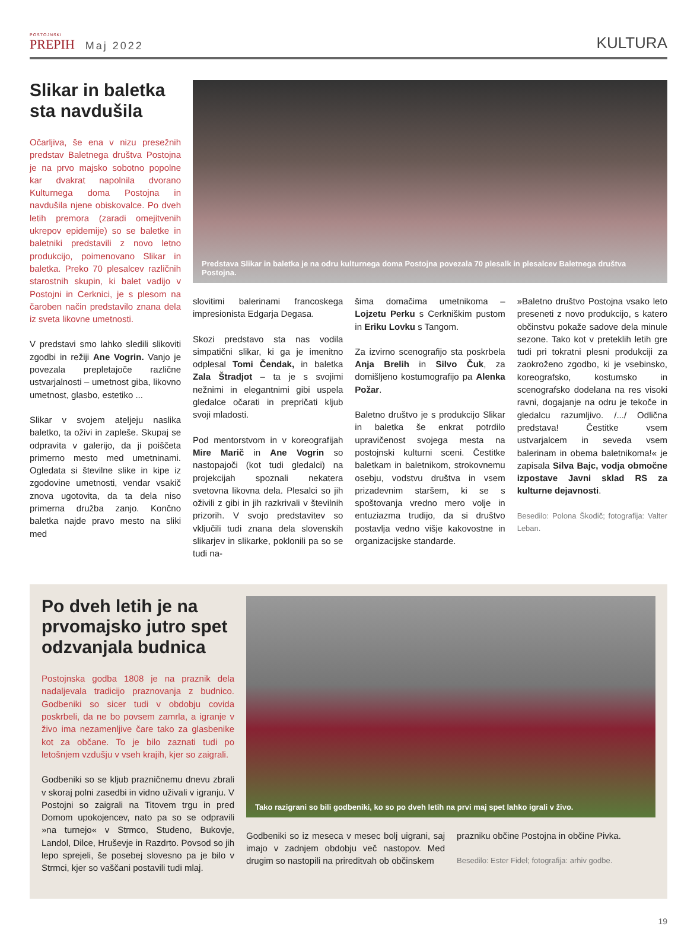POSTOJNSKI
PREPIH
Maj 2022
KULTURA
Slikar in baletka sta navdušila
Očarljiva, še ena v nizu presežnih predstav Baletnega društva Postojna je na prvo majsko sobotno popolne kar dvakrat napolnila dvorano Kulturnega doma Postojna in navdušila njene obiskovalce. Po dveh letih premora (zaradi omejitvenih ukrepov epidemije) so se baletke in baletniki predstavili z novo letno produkcijo, poimenovano Slikar in baletka. Preko 70 plesalcev različnih starostnih skupin, ki balet vadijo v Postojni in Cerknici, je s plesom na čaroben način predstavilo znana dela iz sveta likovne umetnosti.
V predstavi smo lahko sledili slikoviti zgodbi in režiji Ane Vogrin. Vanjo je povezala prepletajoče različne ustvarjalnosti – umetnost giba, likovno umetnost, glasbo, estetiko ...
Slikar v svojem ateljeju naslika baletko, ta oživi in zapleše. Skupaj se odpravita v galerijo, da ji poiščeta primerno mesto med umetninami. Ogledata si številne slike in kipe iz zgodovine umetnosti, vendar vsakič znova ugotovita, da ta dela niso primerna družba zanjo. Končno baletka najde pravo mesto na sliki med
Predstava Slikar in baletka je na odru kulturnega doma Postojna povezala 70 plesalk in plesalcev Baletnega društva Postojna.
slovitimi balerinami francoskega impresionista Edgarja Degasa.
Skozi predstavo sta nas vodila simpatični slikar, ki ga je imenitno odplesal Tomi Čendak, in baletka Zala Štradjot – ta je s svojimi nežnimi in elegantnimi gibi uspela gledalce očarati in prepričati kljub svoji mladosti.
Pod mentorstvom in v koreografijah Mire Marič in Ane Vogrin so nastopajoči (kot tudi gledalci) na projekcijah spoznali nekatera svetovna likovna dela. Plesalci so jih oživili z gibi in jih razkrivali v številnih prizorih. V svojo predstavitev so vključili tudi znana dela slovenskih slikarjev in slikarke, poklonili pa so se tudi na-
šima domačima umetnikoma – Lojzetu Perku s Cerkniškim pustom in Eriku Lovku s Tangom.
Za izvirno scenografijo sta poskrbela Anja Brelih in Silvo Čuk, za domišljeno kostumografijo pa Alenka Požar.
Baletno društvo je s produkcijo Slikar in baletka še enkrat potrdilo upravičenost svojega mesta na postojnski kulturni sceni. Čestitke baletkam in baletnikom, strokovnemu osebju, vodstvu društva in vsem prizadevnim staršem, ki se s spoštovanja vredno mero volje in entuziazma trudijo, da si društvo postavlja vedno višje kakovostne in organizacijske standarde.
»Baletno društvo Postojna vsako leto preseneti z novo produkcijo, s katero občinstvu pokaže sadove dela minule sezone. Tako kot v preteklih letih gre tudi pri tokratni plesni produkciji za zaokroženo zgodbo, ki je vsebinsko, koreografsko, kostumsko in scenografsko dodelana na res visoki ravni, dogajanje na odru je tekoče in gledalcu razumljivo. /.../ Odlična predstava! Čestitke vsem ustvarjalcem in seveda vsem balerinam in obema baletnikoma!« je zapisala Silva Bajc, vodja območne izpostave Javni sklad RS za kulturne dejavnosti.
Besedilo: Polona Škodič; fotografija: Valter Leban.
Po dveh letih je na prvomajsko jutro spet odzvanjala budnica
Postojnska godba 1808 je na praznik dela nadaljevala tradicijo praznovanja z budnico. Godbeniki so sicer tudi v obdobju covida poskrbeli, da ne bo povsem zamrla, a igranje v živo ima nezamenljive čare tako za glasbenike kot za občane. To je bilo zaznati tudi po letošnjem vzdušju v vseh krajih, kjer so zaigrali.
Godbeniki so se kljub prazničnemu dnevu zbrali v skoraj polni zasedbi in vidno uživali v igranju. V Postojni so zaigrali na Titovem trgu in pred Domom upokojencev, nato pa so se odpravili »na turnejo« v Strmco, Studeno, Bukovje, Landol, Dilce, Hruševje in Razdrto. Povsod so jih lepo sprejeli, še posebej slovesno pa je bilo v Strmci, kjer so vaščani postavili tudi mlaj.
Tako razigrani so bili godbeniki, ko so po dveh letih na prvi maj spet lahko igrali v živo.
Godbeniki so iz meseca v mesec bolj uigrani, saj imajo v zadnjem obdobju več nastopov. Med drugim so nastopili na prireditvah ob občinskem
prazniku občine Postojna in občine Pivka.
Besedilo: Ester Fidel; fotografija: arhiv godbe.
19